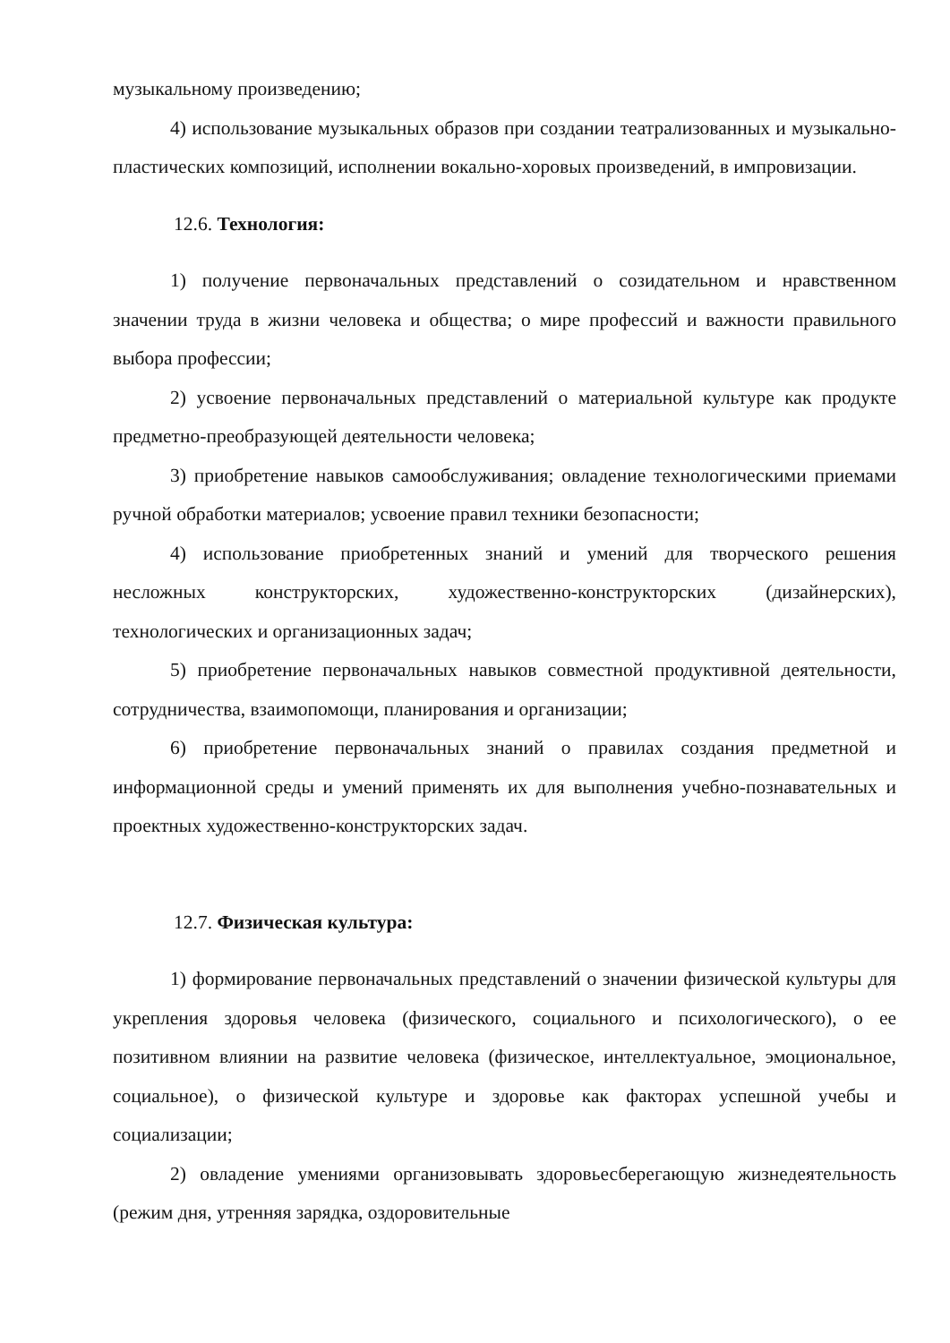музыкальному произведению;
4) использование музыкальных образов при создании театрализованных и музыкально-пластических композиций, исполнении вокально-хоровых произведений, в импровизации.
12.6. Технология:
1) получение первоначальных представлений о созидательном и нравственном значении труда в жизни человека и общества; о мире профессий и важности правильного выбора профессии;
2) усвоение первоначальных представлений о материальной культуре как продукте предметно-преобразующей деятельности человека;
3) приобретение навыков самообслуживания; овладение технологическими приемами ручной обработки материалов; усвоение правил техники безопасности;
4) использование приобретенных знаний и умений для творческого решения несложных конструкторских, художественно-конструкторских (дизайнерских), технологических и организационных задач;
5) приобретение первоначальных навыков совместной продуктивной деятельности, сотрудничества, взаимопомощи, планирования и организации;
6) приобретение первоначальных знаний о правилах создания предметной и информационной среды и умений применять их для выполнения учебно-познавательных и проектных художественно-конструкторских задач.
12.7. Физическая культура:
1) формирование первоначальных представлений о значении физической культуры для укрепления здоровья человека (физического, социального и психологического), о ее позитивном влиянии на развитие человека (физическое, интеллектуальное, эмоциональное, социальное), о физической культуре и здоровье как факторах успешной учебы и социализации;
2) овладение умениями организовывать здоровьесберегающую жизнедеятельность (режим дня, утренняя зарядка, оздоровительные